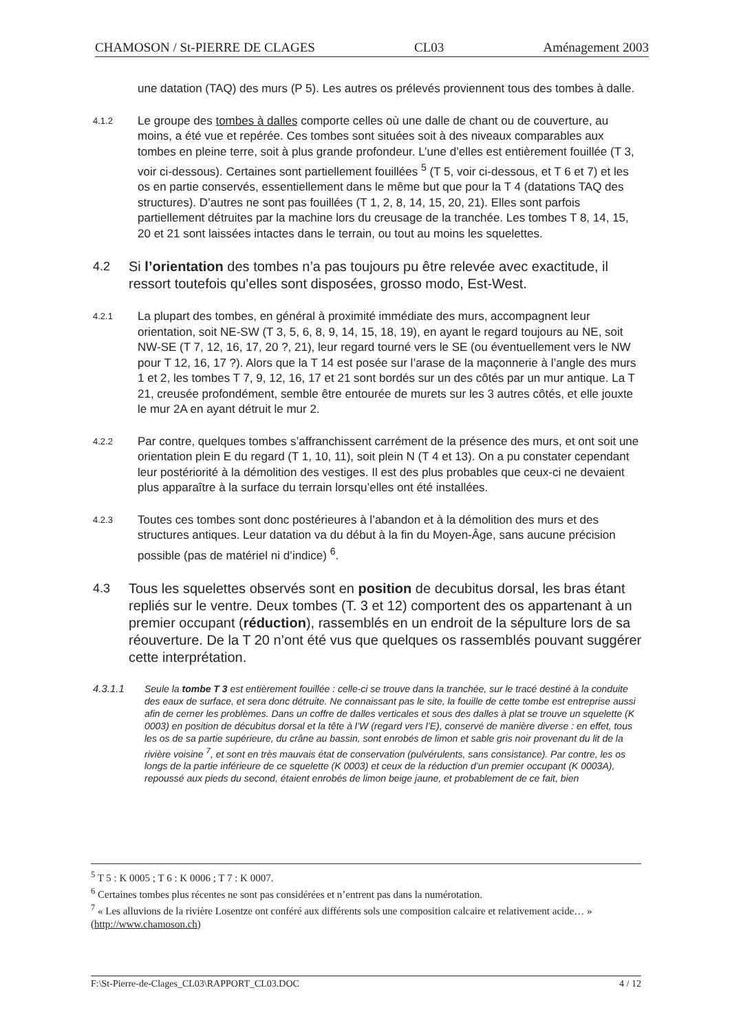CHAMOSON / St-PIERRE DE CLAGES CL03 Aménagement 2003
une datation (TAQ) des murs (P 5). Les autres os prélevés proviennent tous des tombes à dalle.
4.1.2
Le groupe des tombes à dalles comporte celles où une dalle de chant ou de couverture, au moins, a été vue et repérée. Ces tombes sont situées soit à des niveaux comparables aux tombes en pleine terre, soit à plus grande profondeur. L’une d’elles est entièrement fouillée (T 3, voir ci-dessous). Certaines sont partiellement fouillées <sup>5</sup> (T 5, voir ci-dessous, et T 6 et 7) et les os en partie conservés, essentiellement dans le même but que pour la T 4 (datations TAQ des structures). D’autres ne sont pas fouillées (T 1, 2, 8, 14, 15, 20, 21). Elles sont parfois partiellement détruites par la machine lors du creusage de la tranchée. Les tombes T 8, 14, 15, 20 et 21 sont laissées intactes dans le terrain, ou tout au moins les squelettes.
4.2 Si l’orientation des tombes n’a pas toujours pu être relevée avec exactitude, il ressort toutefois qu’elles sont disposées, grosso modo, Est-West.
4.2.1
La plupart des tombes, en général à proximité immédiate des murs, accompagnent leur orientation, soit NE-SW (T 3, 5, 6, 8, 9, 14, 15, 18, 19), en ayant le regard toujours au NE, soit NW-SE (T 7, 12, 16, 17, 20 ?, 21), leur regard tourné vers le SE (ou éventuellement vers le NW pour T 12, 16, 17 ?). Alors que la T 14 est posée sur l’arase de la maçonnerie à l’angle des murs 1 et 2, les tombes T 7, 9, 12, 16, 17 et 21 sont bordés sur un des côtés par un mur antique. La T 21, creusée profondément, semble être entourée de murets sur les 3 autres côtés, et elle jouxte le mur 2A en ayant détruit le mur 2.
4.2.2
Par contre, quelques tombes s’affranchissent carrément de la présence des murs, et ont soit une orientation plein E du regard (T 1, 10, 11), soit plein N (T 4 et 13). On a pu constater cependant leur postériorité à la démolition des vestiges. Il est des plus probables que ceux-ci ne devaient plus apparaître à la surface du terrain lorsqu’elles ont été installées.
4.2.3
Toutes ces tombes sont donc postérieures à l’abandon et à la démolition des murs et des structures antiques. Leur datation va du début à la fin du Moyen-Âge, sans aucune précision possible (pas de matériel ni d’indice) <sup>6</sup>.
4.3 Tous les squelettes observés sont en position de decubitus dorsal, les bras étant repliés sur le ventre. Deux tombes (T. 3 et 12) comportent des os appartenant à un premier occupant (réduction), rassemblés en un endroit de la sépulture lors de sa réouverture. De la T 20 n’ont été vus que quelques os rassemblés pouvant suggérer cette interprétation.
4.3.1.1 Seule la tombe T 3 est entièrement fouillée : celle-ci se trouve dans la tranchée, sur le tracé destiné à la conduite des eaux de surface, et sera donc détruite. Ne connaissant pas le site, la fouille de cette tombe est entreprise aussi afin de cerner les problèmes. Dans un coffre de dalles verticales et sous des dalles à plat se trouve un squelette (K 0003) en position de décubitus dorsal et la tête à l’W (regard vers l’E), conservé de manière diverse : en effet, tous les os de sa partie supérieure, du crâne au bassin, sont enrobés de limon et sable gris noir provenant du lit de la rivière voisine <sup>7</sup>, et sont en très mauvais état de conservation (pulvérulents, sans consistance). Par contre, les os longs de la partie inférieure de ce squelette (K 0003) et ceux de la réduction d’un premier occupant (K 0003A), repoussé aux pieds du second, étaient enrobés de limon beige jaune, et probablement de ce fait, bien
<sup>5</sup> T 5 : K 0005 ; T 6 : K 0006 ; T 7 : K 0007.
<sup>6</sup> Certaines tombes plus récentes ne sont pas considérées et n’entrent pas dans la numérotation.
<sup>7</sup> « Les alluvions de la rivière Losentze ont conféré aux différents sols une composition calcaire et relativement acide… » (http://www.chamoson.ch)
F:\St-Pierre-de-Clages_CL03\RAPPORT_CL03.DOC 4 / 12